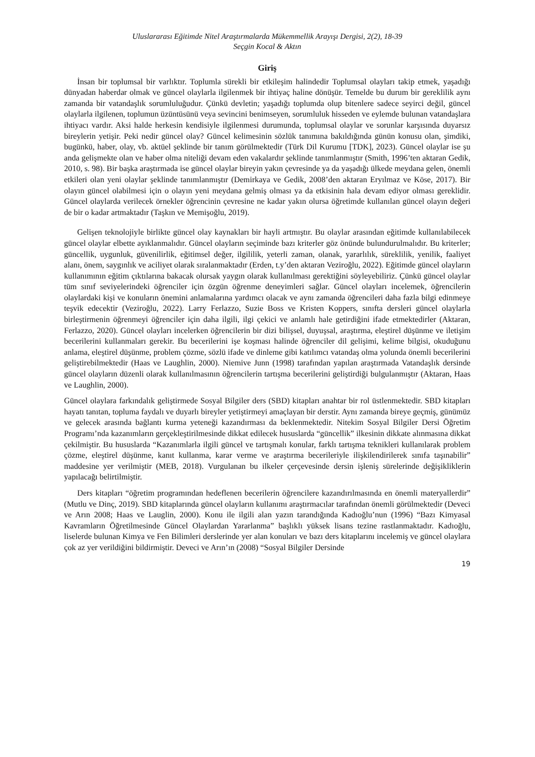Uluslararası Eğitimde Nitel Araştırmalarda Mükemmellik Arayışı Dergisi, 2(2), 18-39
Seçgin Kocal & Aktın
Giriş
İnsan bir toplumsal bir varlıktır. Toplumla sürekli bir etkileşim halindedir Toplumsal olayları takip etmek, yaşadığı dünyadan haberdar olmak ve güncel olaylarla ilgilenmek bir ihtiyaç haline dönüşür. Temelde bu durum bir gereklilik aynı zamanda bir vatandaşlık sorumluluğudur. Çünkü devletin; yaşadığı toplumda olup bitenlere sadece seyirci değil, güncel olaylarla ilgilenen, toplumun üzüntüsünü veya sevincini benimseyen, sorumluluk hisseden ve eylemde bulunan vatandaşlara ihtiyacı vardır. Aksi halde herkesin kendisiyle ilgilenmesi durumunda, toplumsal olaylar ve sorunlar karşısında duyarsız bireylerin yetişir. Peki nedir güncel olay? Güncel kelimesinin sözlük tanımına bakıldığında günün konusu olan, şimdiki, bugünkü, haber, olay, vb. aktüel şeklinde bir tanım görülmektedir (Türk Dil Kurumu [TDK], 2023). Güncel olaylar ise şu anda gelişmekte olan ve haber olma niteliği devam eden vakalardır şeklinde tanımlanmıştır (Smith, 1996’ten aktaran Gedik, 2010, s. 98). Bir başka araştırmada ise güncel olaylar bireyin yakın çevresinde ya da yaşadığı ülkede meydana gelen, önemli etkileri olan yeni olaylar şeklinde tanımlanmıştır (Demirkaya ve Gedik, 2008’den aktaran Eryılmaz ve Köse, 2017). Bir olayın güncel olabilmesi için o olayın yeni meydana gelmiş olması ya da etkisinin hala devam ediyor olması gereklidir. Güncel olaylarda verilecek örnekler öğrencinin çevresine ne kadar yakın olursa öğretimde kullanılan güncel olayın değeri de bir o kadar artmaktadır (Taşkın ve Memişoğlu, 2019).
Gelişen teknolojiyle birlikte güncel olay kaynakları bir hayli artmıştır. Bu olaylar arasından eğitimde kullanılabilecek güncel olaylar elbette ayıklanmalıdır. Güncel olayların seçiminde bazı kriterler göz önünde bulundurulmalıdır. Bu kriterler; güncellik, uygunluk, güvenilirlik, eğitimsel değer, ilgililik, yeterli zaman, olanak, yararlılık, süreklilik, yenilik, faaliyet alanı, önem, saygınlık ve aciliyet olarak sıralanmaktadır (Erden, t.y’den aktaran Veziroğlu, 2022). Eğitimde güncel olayların kullanımının eğitim çıktılarına bakacak olursak yaygın olarak kullanılması gerektiğini söyleyebiliriz. Çünkü güncel olaylar tüm sınıf seviyelerindeki öğrenciler için özgün öğrenme deneyimleri sağlar. Güncel olayları incelemek, öğrencilerin olaylardaki kişi ve konuların önemini anlamalarına yardımcı olacak ve aynı zamanda öğrencileri daha fazla bilgi edinmeye teşvik edecektir (Veziroğlu, 2022). Larry Ferlazzo, Suzie Boss ve Kristen Koppers, sınıfta dersleri güncel olaylarla birleştirmenin öğrenmeyi öğrenciler için daha ilgili, ilgi çekici ve anlamlı hale getirdiğini ifade etmektedirler (Aktaran, Ferlazzo, 2020). Güncel olayları incelerken öğrencilerin bir dizi bilişsel, duyuşsal, araştırma, eleştirel düşünme ve iletişim becerilerini kullanmaları gerekir. Bu becerilerini işe koşması halinde öğrenciler dil gelişimi, kelime bilgisi, okuduğunu anlama, eleştirel düşünme, problem çözme, sözlü ifade ve dinleme gibi katılımcı vatandaş olma yolunda önemli becerilerini geliştirebilmektedir (Haas ve Laughlin, 2000). Niemive Junn (1998) tarafından yapılan araştırmada Vatandaşlık dersinde güncel olayların düzenli olarak kullanılmasının öğrencilerin tartışma becerilerini geliştirdiği bulgulanmıştır (Aktaran, Haas ve Laughlin, 2000).
Güncel olaylara farkındalık geliştirmede Sosyal Bilgiler ders (SBD) kitapları anahtar bir rol üstlenmektedir. SBD kitapları hayatı tanıtan, topluma faydalı ve duyarlı bireyler yetiştirmeyi amaçlayan bir derstir. Aynı zamanda bireye geçmiş, günümüz ve gelecek arasında bağlantı kurma yeteneği kazandırması da beklenmektedir. Nitekim Sosyal Bilgiler Dersi Öğretim Programı’nda kazanımların gerçekleştirilmesinde dikkat edilecek hususlarda “güncellik” ilkesinin dikkate alınmasına dikkat çekilmiştir. Bu hususlarda “Kazanımlarla ilgili güncel ve tartışmalı konular, farklı tartışma teknikleri kullanılarak problem çözme, eleştirel düşünme, kanıt kullanma, karar verme ve araştırma becerileriyle ilişkilendirilerek sınıfa taşınabilir” maddesine yer verilmiştir (MEB, 2018). Vurgulanan bu ilkeler çerçevesinde dersin işleniş sürelerinde değişikliklerin yapılacağı belirtilmiştir.
Ders kitapları “öğretim programından hedeflenen becerilerin öğrencilere kazandırılmasında en önemli materyallerdir” (Mutlu ve Dinç, 2019). SBD kitaplarında güncel olayların kullanımı araştırmacılar tarafından önemli görülmektedir (Deveci ve Arın 2008; Haas ve Lauglin, 2000). Konu ile ilgili alan yazın tarandığında Kadıoğlu’nun (1996) “Bazı Kimyasal Kavramların Öğretilmesinde Güncel Olaylardan Yararlanma” başlıklı yüksek lisans tezine rastlanmaktadır. Kadıoğlu, liselerde bulunan Kimya ve Fen Bilimleri derslerinde yer alan konuları ve bazı ders kitaplarını incelemiş ve güncel olaylara çok az yer verildiğini bildirmiştir. Deveci ve Arın’ın (2008) “Sosyal Bilgiler Dersinde
19